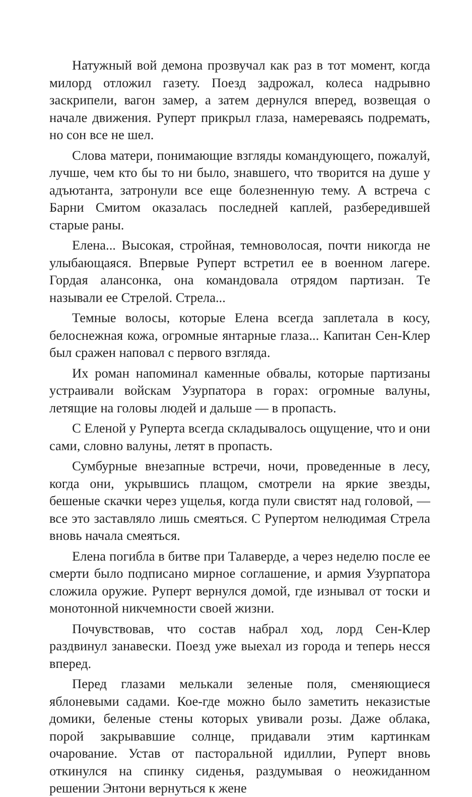Натужный вой демона прозвучал как раз в тот момент, когда милорд отложил газету. Поезд задрожал, колеса надрывно заскрипели, вагон замер, а затем дернулся вперед, возвещая о начале движения. Руперт прикрыл глаза, намереваясь подремать, но сон все не шел.
Слова матери, понимающие взгляды командующего, пожалуй, лучше, чем кто бы то ни было, знавшего, что творится на душе у адъютанта, затронули все еще болезненную тему. А встреча с Барни Смитом оказалась последней каплей, разбередившей старые раны.
Елена... Высокая, стройная, темноволосая, почти никогда не улыбающаяся. Впервые Руперт встретил ее в военном лагере. Гордая алансонка, она командовала отрядом партизан. Те называли ее Стрелой. Стрела...
Темные волосы, которые Елена всегда заплетала в косу, белоснежная кожа, огромные янтарные глаза... Капитан Сен-Клер был сражен наповал с первого взгляда.
Их роман напоминал каменные обвалы, которые партизаны устраивали войскам Узурпатора в горах: огромные валуны, летящие на головы людей и дальше — в пропасть.
С Еленой у Руперта всегда складывалось ощущение, что и они сами, словно валуны, летят в пропасть.
Сумбурные внезапные встречи, ночи, проведенные в лесу, когда они, укрывшись плащом, смотрели на яркие звезды, бешеные скачки через ущелья, когда пули свистят над головой, — все это заставляло лишь смеяться. С Рупертом нелюдимая Стрела вновь начала смеяться.
Елена погибла в битве при Талаверде, а через неделю после ее смерти было подписано мирное соглашение, и армия Узурпатора сложила оружие. Руперт вернулся домой, где изнывал от тоски и монотонной никчемности своей жизни.
Почувствовав, что состав набрал ход, лорд Сен-Клер раздвинул занавески. Поезд уже выехал из города и теперь несся вперед.
Перед глазами мелькали зеленые поля, сменяющиеся яблоневыми садами. Кое-где можно было заметить неказистые домики, беленые стены которых увивали розы. Даже облака, порой закрывавшие солнце, придавали этим картинкам очарование. Устав от пасторальной идиллии, Руперт вновь откинулся на спинку сиденья, раздумывая о неожиданном решении Энтони вернуться к жене